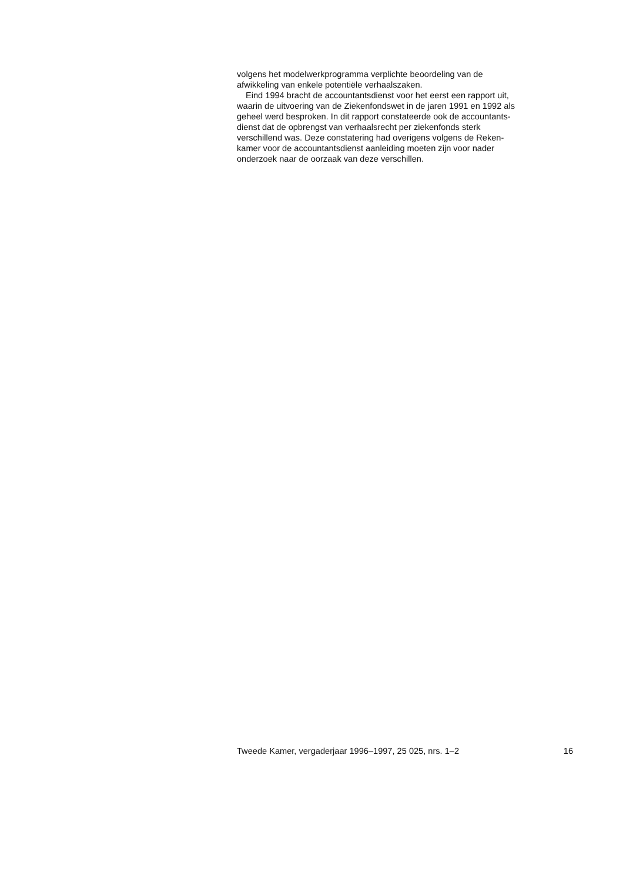volgens het modelwerkprogramma verplichte beoordeling van de
afwikkeling van enkele potentiële verhaalszaken.
Eind 1994 bracht de accountantsdienst voor het eerst een rapport uit,
waarin de uitvoering van de Ziekenfondswet in de jaren 1991 en 1992 als
geheel werd besproken. In dit rapport constateerde ook de accountants-
dienst dat de opbrengst van verhaalsrecht per ziekenfonds sterk
verschillend was. Deze constatering had overigens volgens de Reken-
kamer voor de accountantsdienst aanleiding moeten zijn voor nader
onderzoek naar de oorzaak van deze verschillen.
Tweede Kamer, vergaderjaar 1996–1997, 25 025, nrs. 1–2 16